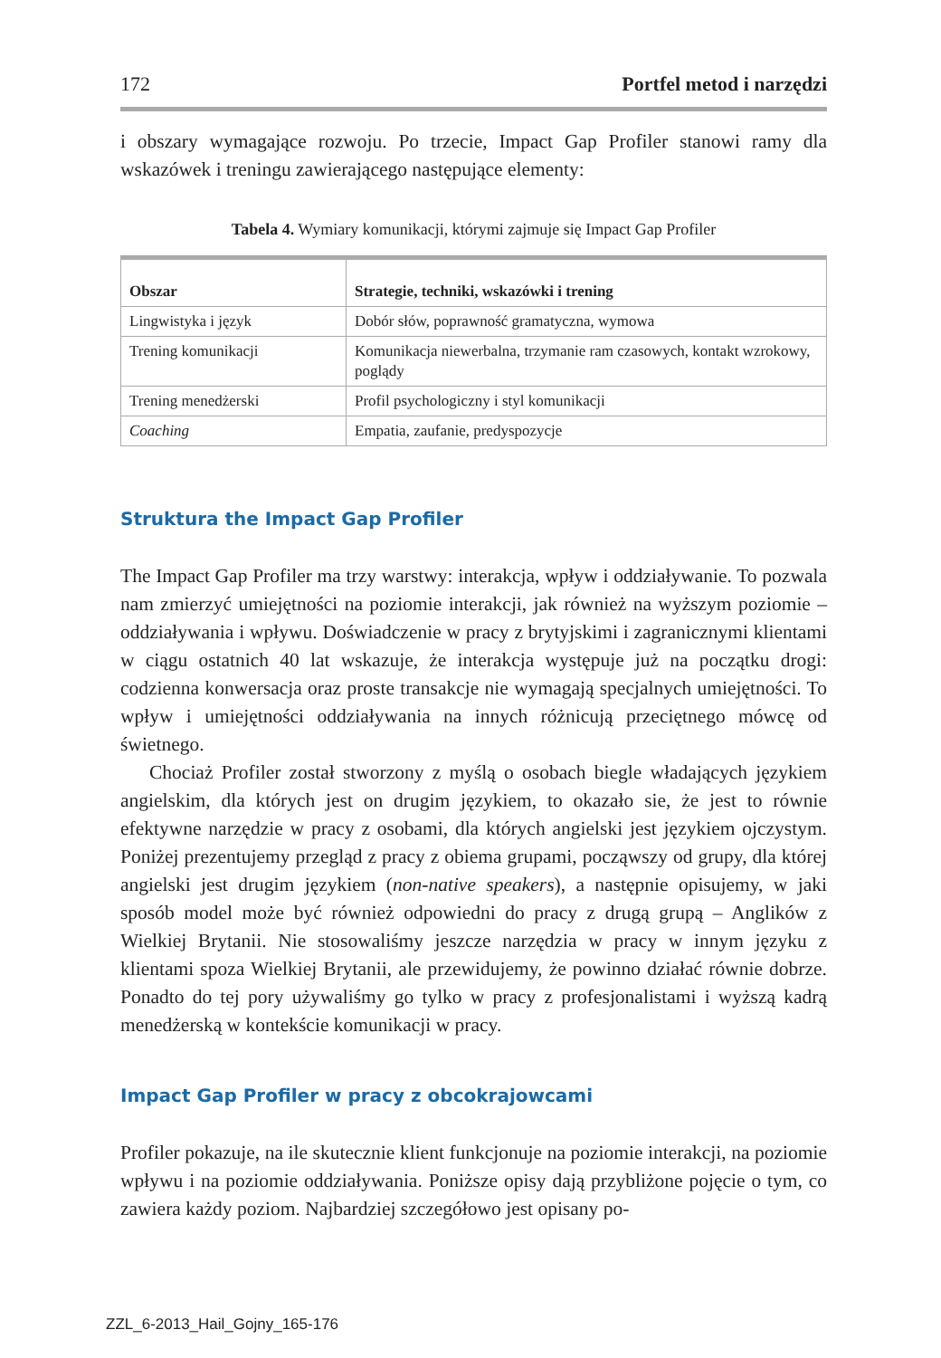172 Portfel metod i narzędzi
i obszary wymagające rozwoju. Po trzecie, Impact Gap Profiler stanowi ramy dla wskazówek i treningu zawierającego następujące elementy:
Tabela 4. Wymiary komunikacji, którymi zajmuje się Impact Gap Profiler
| Obszar | Strategie, techniki, wskazówki i trening |
| --- | --- |
| Lingwistyka i język | Dobór słów, poprawność gramatyczna, wymowa |
| Trening komunikacji | Komunikacja niewerbalna, trzymanie ram czasowych, kontakt wzrokowy, poglądy |
| Trening menedżerski | Profil psychologiczny i styl komunikacji |
| Coaching | Empatia, zaufanie, predyspozycje |
Struktura the Impact Gap Profiler
The Impact Gap Profiler ma trzy warstwy: interakcja, wpływ i oddziaływanie. To pozwala nam zmierzyć umiejętności na poziomie interakcji, jak również na wyższym poziomie – oddziaływania i wpływu. Doświadczenie w pracy z brytyjskimi i zagranicznymi klientami w ciągu ostatnich 40 lat wskazuje, że interakcja występuje już na początku drogi: codzienna konwersacja oraz proste transakcje nie wymagają specjalnych umiejętności. To wpływ i umiejętności oddziaływania na innych różnicują przeciętnego mówcę od świetnego.
Chociaż Profiler został stworzony z myślą o osobach biegle władających językiem angielskim, dla których jest on drugim językiem, to okazało sie, że jest to równie efektywne narzędzie w pracy z osobami, dla których angielski jest językiem ojczystym. Poniżej prezentujemy przegląd z pracy z obiema grupami, począwszy od grupy, dla której angielski jest drugim językiem (non-native speakers), a następnie opisujemy, w jaki sposób model może być również odpowiedni do pracy z drugą grupą – Anglików z Wielkiej Brytanii. Nie stosowaliśmy jeszcze narzędzia w pracy w innym języku z klientami spoza Wielkiej Brytanii, ale przewidujemy, że powinno działać równie dobrze. Ponadto do tej pory używaliśmy go tylko w pracy z profesjonalistami i wyższą kadrą menedżerską w kontekście komunikacji w pracy.
Impact Gap Profiler w pracy z obcokrajowcami
Profiler pokazuje, na ile skutecznie klient funkcjonuje na poziomie interakcji, na poziomie wpływu i na poziomie oddziaływania. Poniższe opisy dają przybliżone pojęcie o tym, co zawiera każdy poziom. Najbardziej szczegółowo jest opisany po-
ZZL_6-2013_Hail_Gojny_165-176